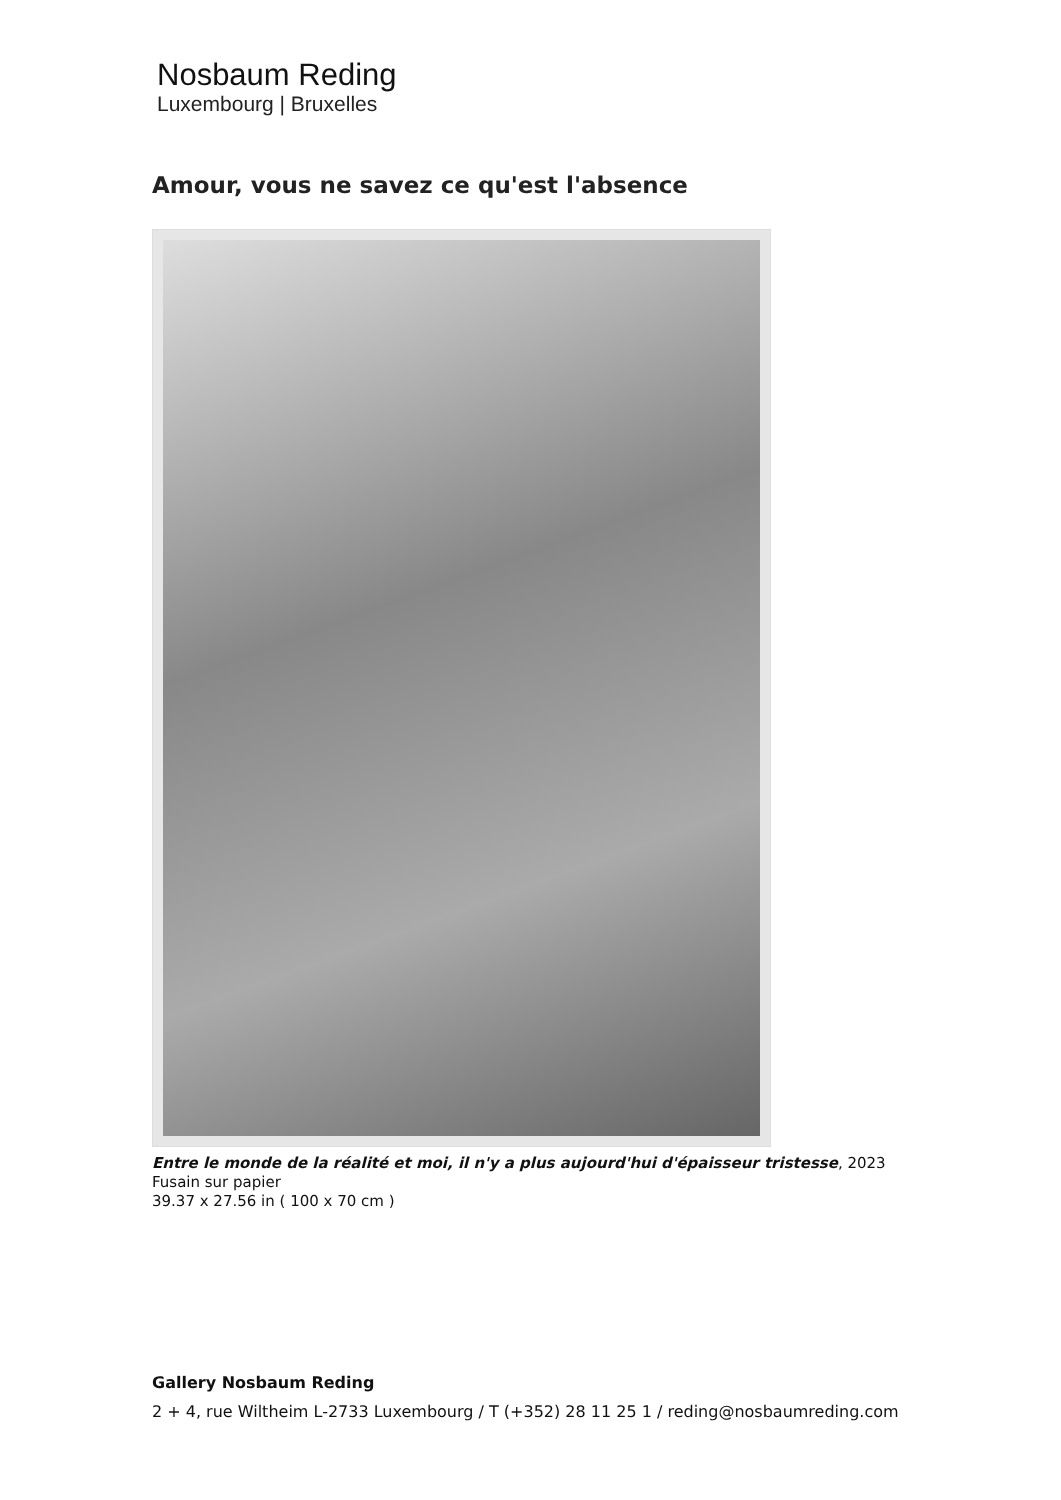Nosbaum Reding
Luxembourg | Bruxelles
Amour, vous ne savez ce qu'est l'absence
Entre le monde de la réalité et moi, il n'y a plus aujourd'hui d'épaisseur tristesse, 2023
Fusain sur papier
39.37 x 27.56 in ( 100 x 70 cm )
Gallery Nosbaum Reding
2 + 4, rue Wiltheim L-2733 Luxembourg / T (+352) 28 11 25 1 / reding@nosbaumreding.com